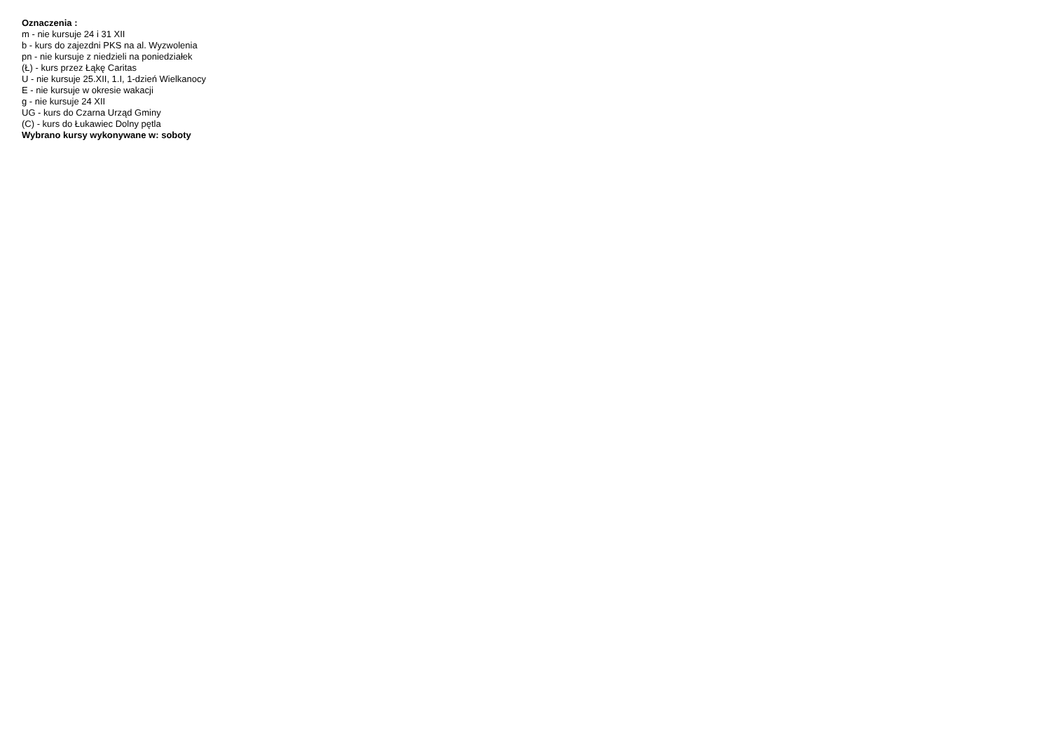Oznaczenia :
m - nie kursuje 24 i 31 XII
b - kurs do zajezdni PKS na al. Wyzwolenia
pn - nie kursuje z niedzieli na poniedziałek
(Ł) - kurs przez Łąkę Caritas
U - nie kursuje 25.XII, 1.I, 1-dzień Wielkanocy
E - nie kursuje w okresie wakacji
g - nie kursuje 24 XII
UG - kurs do Czarna Urząd Gminy
(C) - kurs do Łukawiec Dolny pętla
Wybrano kursy wykonywane w: soboty